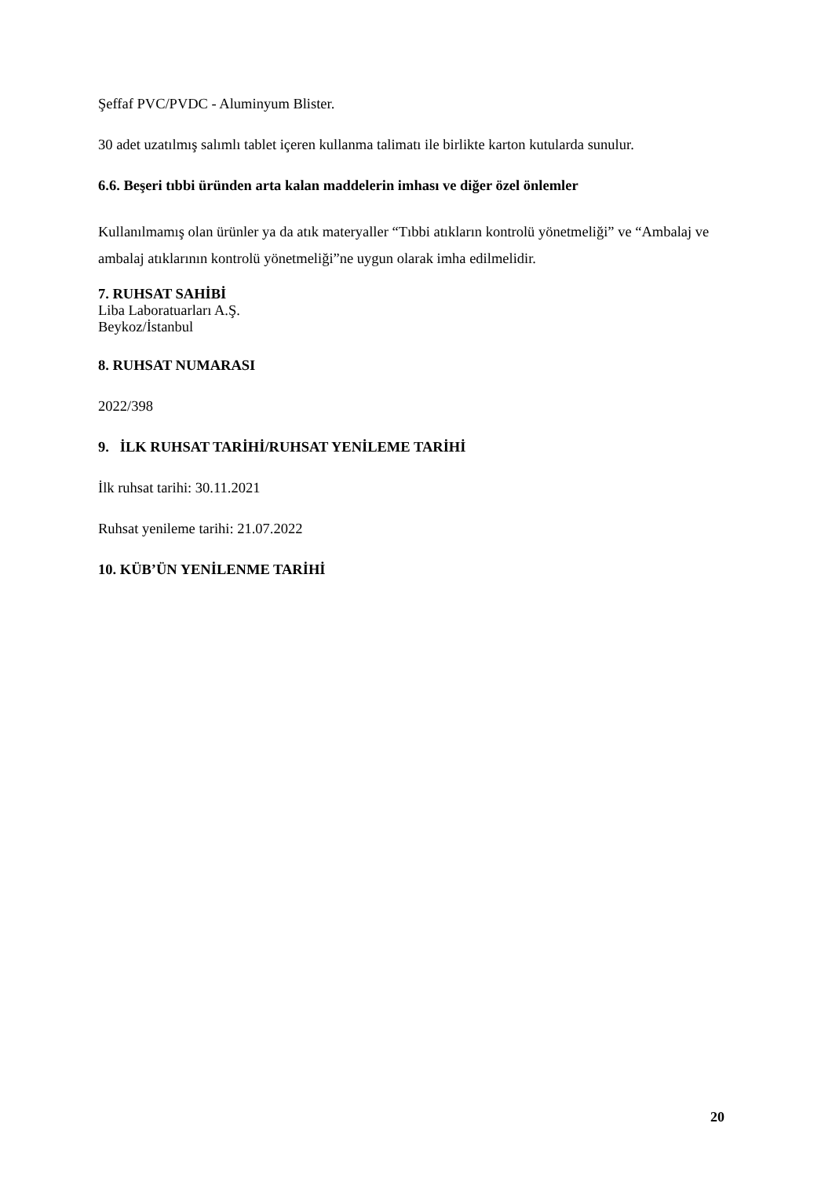Şeffaf PVC/PVDC - Aluminyum Blister.
30 adet uzatılmış salımlı tablet içeren kullanma talimatı ile birlikte karton kutularda sunulur.
6.6. Beşeri tıbbi üründen arta kalan maddelerin imhası ve diğer özel önlemler
Kullanılmamış olan ürünler ya da atık materyaller “Tıbbi atıkların kontrolü yönetmeliği” ve “Ambalaj ve ambalaj atıklarının kontrolü yönetmeliği”ne uygun olarak imha edilmelidir.
7. RUHSAT SAHİBİ
Liba Laboratuarları A.Ş.
Beykoz/İstanbul
8. RUHSAT NUMARASI
2022/398
9. İLK RUHSAT TARİHİ/RUHSAT YENİLEME TARİHİ
İlk ruhsat tarihi: 30.11.2021
Ruhsat yenileme tarihi: 21.07.2022
10. KÜB’ÜN YENİLENME TARİHİ
20